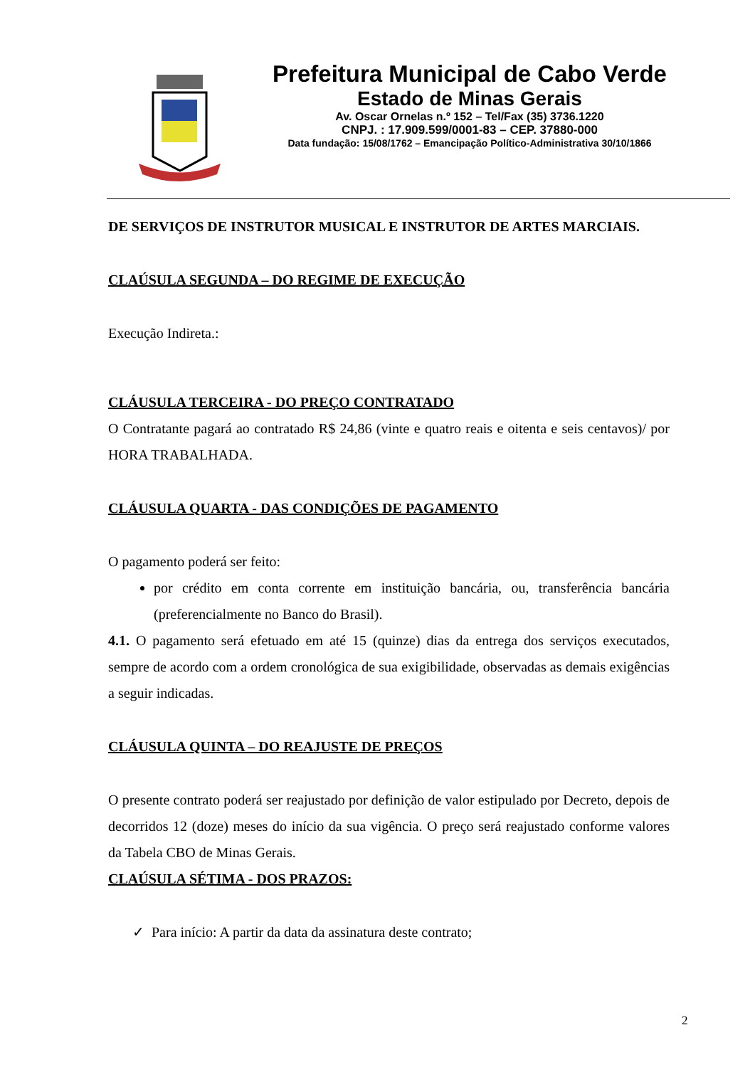Prefeitura Municipal de Cabo Verde
Estado de Minas Gerais
Av. Oscar Ornelas n.º 152 – Tel/Fax (35) 3736.1220
CNPJ. : 17.909.599/0001-83 – CEP. 37880-000
Data fundação: 15/08/1762 – Emancipação Político-Administrativa 30/10/1866
DE SERVIÇOS DE INSTRUTOR MUSICAL E INSTRUTOR DE ARTES MARCIAIS.
CLAÚSULA SEGUNDA – DO REGIME DE EXECUÇÃO
Execução Indireta.:
CLÁUSULA TERCEIRA - DO PREÇO CONTRATADO
O Contratante pagará ao contratado R$ 24,86 (vinte e quatro reais e oitenta e seis centavos)/ por HORA TRABALHADA.
CLÁUSULA QUARTA - DAS CONDIÇÕES DE PAGAMENTO
O pagamento poderá ser feito:
por crédito em conta corrente em instituição bancária, ou, transferência bancária (preferencialmente no Banco do Brasil).
4.1. O pagamento será efetuado em até 15 (quinze) dias da entrega dos serviços executados, sempre de acordo com a ordem cronológica de sua exigibilidade, observadas as demais exigências a seguir indicadas.
CLÁUSULA QUINTA – DO REAJUSTE DE PREÇOS
O presente contrato poderá ser reajustado por definição de valor estipulado por Decreto, depois de decorridos 12 (doze) meses do início da sua vigência. O preço será reajustado conforme valores da Tabela CBO de Minas Gerais.
CLAÚSULA SÉTIMA - DOS PRAZOS:
✓ Para início: A partir da data da assinatura deste contrato;
2